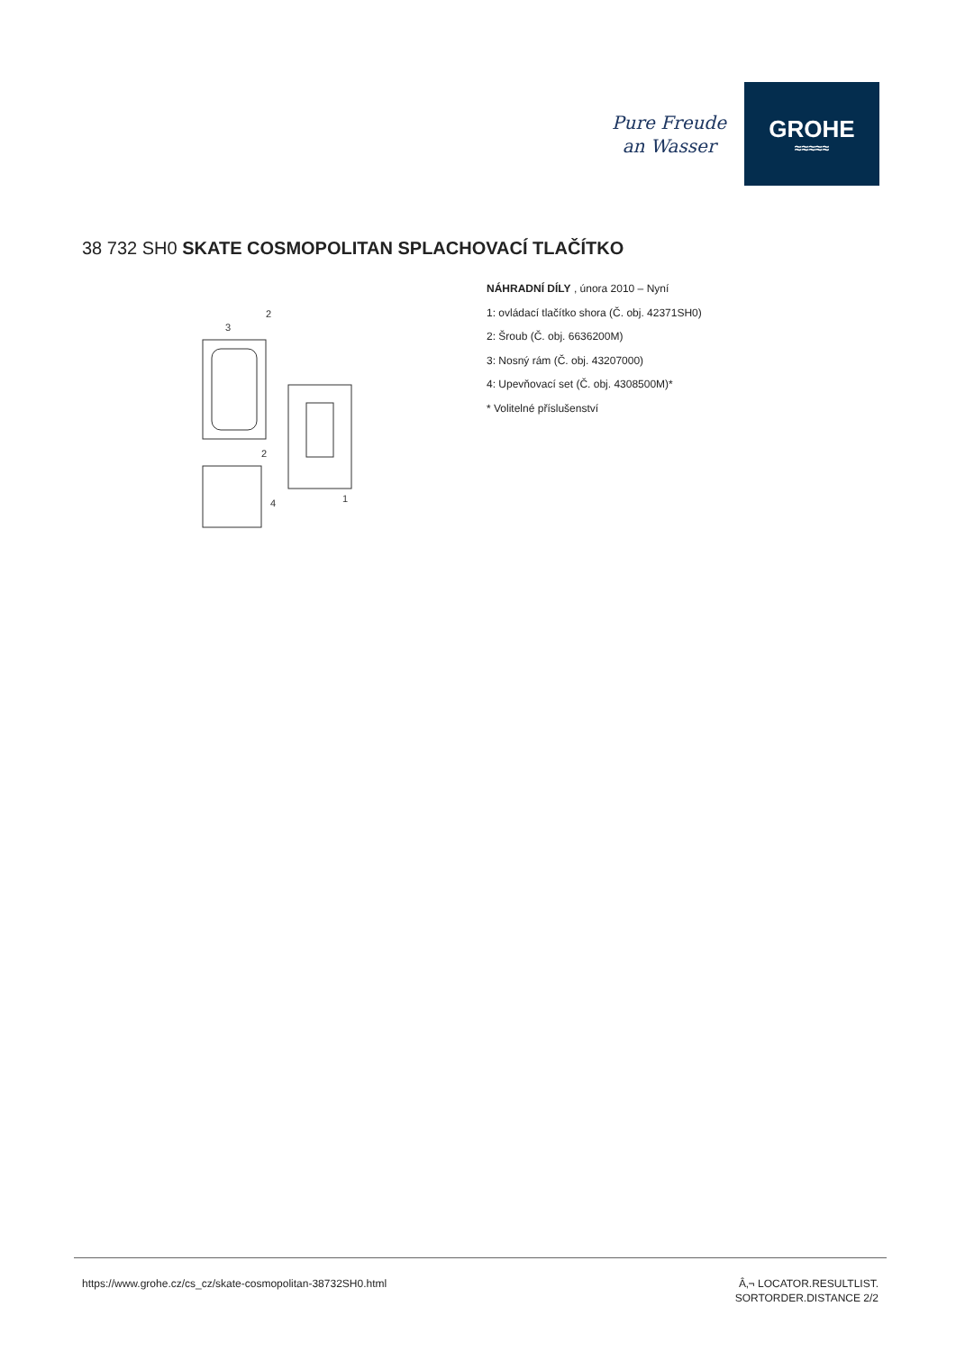Pure Freude
an Wasser
GROHE
≈≈≈≈≈
38 732 SH0 SKATE COSMOPOLITAN SPLACHOVACÍ TLAČÍTKO
3
2
2
1
4
NÁHRADNÍ DÍLY , února 2010 – Nyní
1: ovládací tlačítko shora (Č. obj. 42371SH0)
2: Šroub (Č. obj. 6636200M)
3: Nosný rám (Č. obj. 43207000)
4: Upevňovací set (Č. obj. 4308500M)*
* Volitelné příslušenství
https://www.grohe.cz/cs_cz/skate-cosmopolitan-38732SH0.html Â‚¬ LOCATOR.RESULTLIST.
SORTORDER.DISTANCE 2/2